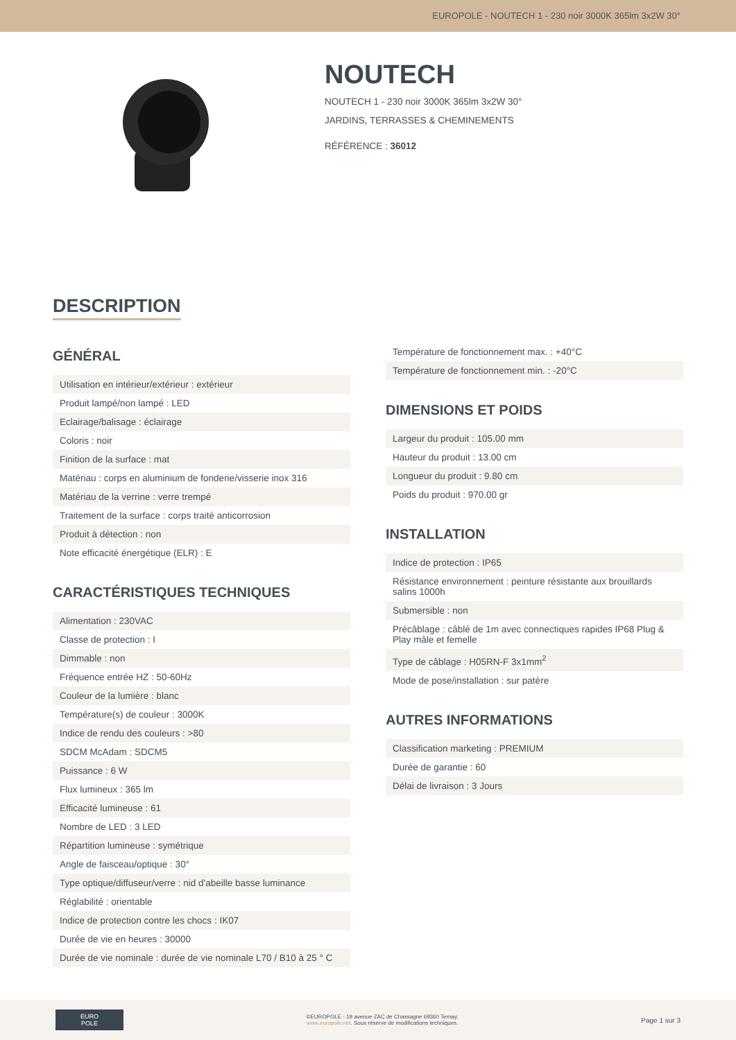EUROPOLE - NOUTECH 1 - 230 noir 3000K 365lm 3x2W 30°
NOUTECH
NOUTECH 1 - 230 noir 3000K 365lm 3x2W 30°
JARDINS, TERRASSES & CHEMINEMENTS
RÉFÉRENCE : 36012
DESCRIPTION
GÉNÉRAL
| Utilisation en intérieur/extérieur : extérieur |
| Produit lampé/non lampé : LED |
| Eclairage/balisage : éclairage |
| Coloris : noir |
| Finition de la surface : mat |
| Matériau : corps en aluminium de fonderie/visserie inox 316 |
| Matériau de la verrine : verre trempé |
| Traitement de la surface : corps traité anticorrosion |
| Produit à détection : non |
| Note efficacité énergétique (ELR) : E |
CARACTÉRISTIQUES TECHNIQUES
| Alimentation : 230VAC |
| Classe de protection : I |
| Dimmable : non |
| Fréquence entrée HZ : 50-60Hz |
| Couleur de la lumière : blanc |
| Température(s) de couleur : 3000K |
| Indice de rendu des couleurs : >80 |
| SDCM McAdam : SDCM5 |
| Puissance : 6 W |
| Flux lumineux : 365 lm |
| Efficacité lumineuse : 61 |
| Nombre de LED : 3 LED |
| Répartition lumineuse : symétrique |
| Angle de faisceau/optique : 30° |
| Type optique/diffuseur/verre : nid d'abeille basse luminance |
| Réglabilité : orientable |
| Indice de protection contre les chocs : IK07 |
| Durée de vie en heures : 30000 |
| Durée de vie nominale : durée de vie nominale L70 / B10 à 25 ° C |
| Température de fonctionnement max. : +40°C |
| Température de fonctionnement min. : -20°C |
DIMENSIONS ET POIDS
| Largeur du produit : 105.00 mm |
| Hauteur du produit : 13.00 cm |
| Longueur du produit : 9.80 cm |
| Poids du produit : 970.00 gr |
INSTALLATION
| Indice de protection : IP65 |
| Résistance environnement : peinture résistante aux brouillards salins 1000h |
| Submersible : non |
| Précâblage : câblé de 1m avec connectiques rapides IP68 Plug & Play mâle et femelle |
| Type de câblage : H05RN-F 3x1mm<sup>2</sup> |
| Mode de pose/installation : sur patère |
AUTRES INFORMATIONS
| Classification marketing : PREMIUM |
| Durée de garantie : 60 |
| Délai de livraison : 3 Jours |
EURO
POLE
©EUROPOLE - 19 avenue ZAC de Chassagne 69360 Ternay.
www.europole.net. Sous réserve de modifications techniques.
Page 1 sur 3